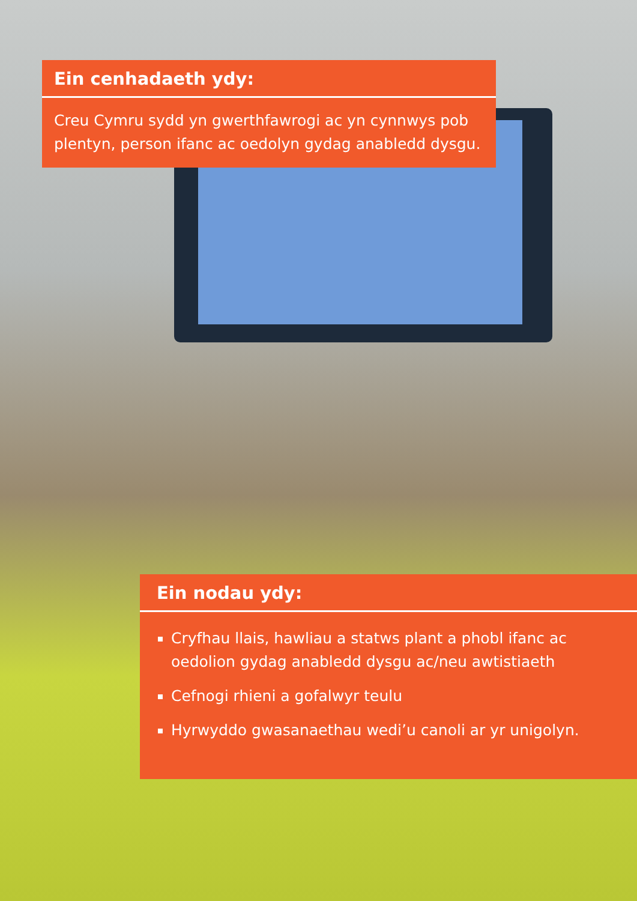Ein cenhadaeth ydy:
Creu Cymru sydd yn gwerthfawrogi ac yn cynnwys pob plentyn, person ifanc ac oedolyn gydag anabledd dysgu.
Ein nodau ydy:
Cryfhau llais, hawliau a statws plant a phobl ifanc ac oedolion gydag anabledd dysgu ac/neu awtistiaeth
Cefnogi rhieni a gofalwyr teulu
Hyrwyddo gwasanaethau wedi’u canoli ar yr unigolyn.